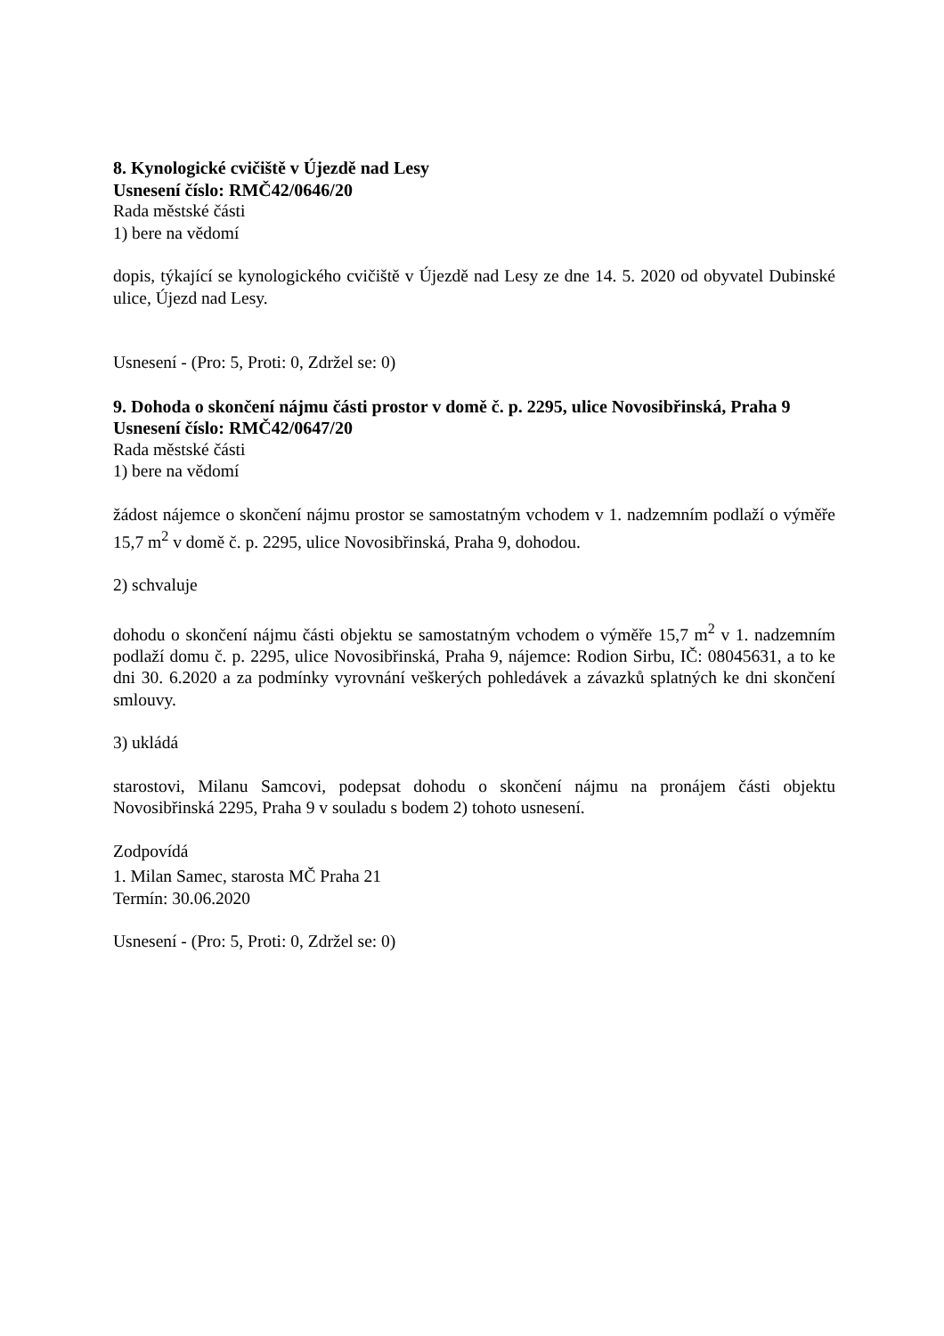8. Kynologické cvičiště v Újezdě nad Lesy
Usnesení číslo: RMČ42/0646/20
Rada městské části
1) bere na vědomí
dopis, týkající se kynologického cvičiště v Újezdě nad Lesy ze dne 14. 5. 2020 od obyvatel Dubinské ulice, Újezd nad Lesy.
Usnesení - (Pro: 5, Proti: 0, Zdržel se: 0)
9. Dohoda o skončení nájmu části prostor v domě č. p. 2295, ulice Novosibřinská, Praha 9
Usnesení číslo: RMČ42/0647/20
Rada městské části
1) bere na vědomí
žádost nájemce o skončení nájmu prostor se samostatným vchodem v 1. nadzemním podlaží o výměře 15,7 m<sup>2</sup> v domě č. p. 2295, ulice Novosibřinská, Praha 9, dohodou.
2) schvaluje
dohodu o skončení nájmu části objektu se samostatným vchodem o výměře 15,7 m<sup>2</sup> v 1. nadzemním podlaží domu č. p. 2295, ulice Novosibřinská, Praha 9, nájemce: Rodion Sirbu, IČ: 08045631, a to ke dni 30. 6.2020 a za podmínky vyrovnání veškerých pohledávek a závazků splatných ke dni skončení smlouvy.
3) ukládá
starostovi, Milanu Samcovi, podepsat dohodu o skončení nájmu na pronájem části objektu Novosibřinská 2295, Praha 9 v souladu s bodem 2) tohoto usnesení.
Zodpovídá
1. Milan Samec, starosta MČ Praha 21
Termín: 30.06.2020
Usnesení - (Pro: 5, Proti: 0, Zdržel se: 0)